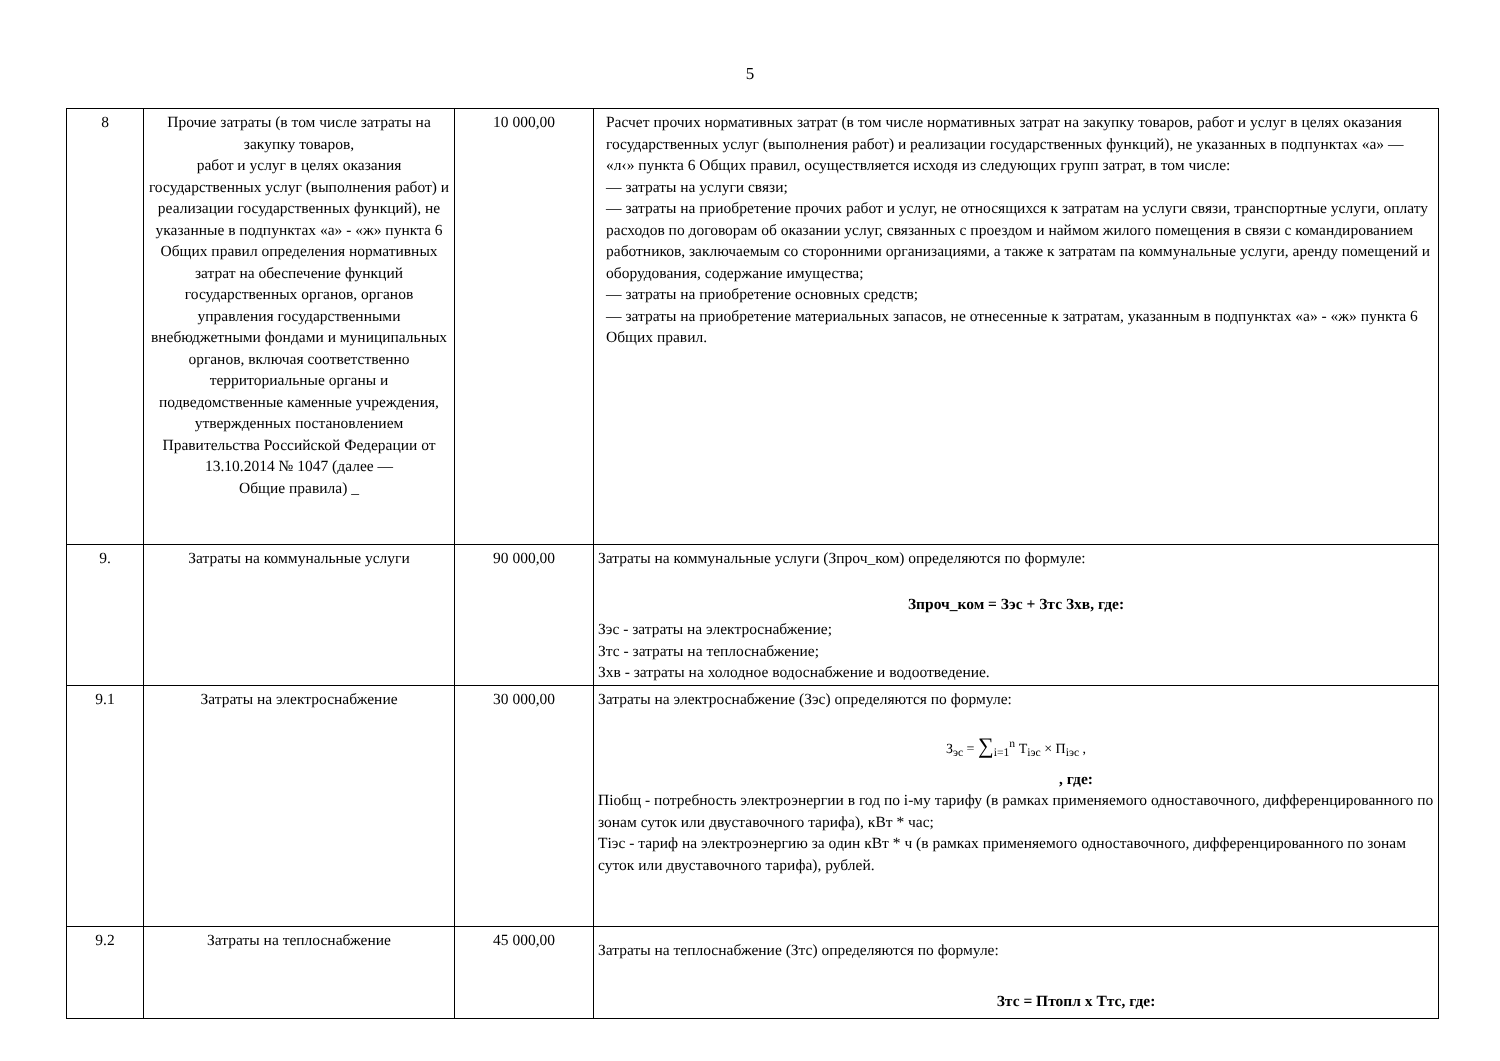5
| 8 | Прочие затраты (в том числе затраты на закупку товаров, работ и услуг в целях оказания государственных услуг (выполнения работ) и реализации государственных функций), не указанные в подпунктах «а» - «ж» пункта 6 Общих правил определения нормативных затрат на обеспечение функций государственных органов, органов управления государственными внебюджетными фондами и муниципальных органов, включая соответственно территориальные органы и подведомственные каменные учреждения, утвержденных постановлением Правительства Российской Федерации от 13.10.2014 № 1047 (далее — Общие правила) _ | 10 000,00 | Расчет прочих нормативных затрат (в том числе нормативных затрат на закупку товаров, работ и услуг в целях оказания государственных услуг (выполнения работ) и реализации государственных функций), не указанных в подпунктах «а» — «л‹» пункта 6 Общих правил, осуществляется исходя из следующих групп затрат, в том числе: — затраты на услуги связи; — затраты на приобретение прочих работ и услуг, не относящихся к затратам на услуги связи, транспортные услуги, оплату расходов по договорам об оказании услуг, связанных с проездом и наймом жилого помещения в связи с командированием работников, заключаемым со сторонними организациями, а также к затратам па коммунальные услуги, аренду помещений и оборудования, содержание имущества; — затраты на приобретение основных средств; — затраты на приобретение материальных запасов, не отнесенные к затратам, указанным в подпунктах «а» - «ж» пункта 6 Общих правил. |
| 9. | Затраты на коммунальные услуги | 90 000,00 | Затраты на коммунальные услуги (Зпроч_ком) определяются по формуле: Зпроч_ком = Зэс + Зтс Зхв, где: Зэс - затраты на электроснабжение; Зтс - затраты на теплоснабжение; Зхв - затраты на холодное водоснабжение и водоотведение. |
| 9.1 | Затраты на электроснабжение | 30 000,00 | Затраты на электроснабжение (Зэс) определяются по формуле: З<sub>эс</sub> = ∑<sub>i=1</sub><sup>n</sup> Т<sub>iэс</sub> × П<sub>iэс</sub> , , где: Піобщ - потребность электроэнергии в год по і-му тарифу (в рамках применяемого одноставочного, дифференцированного по зонам суток или двуставочного тарифа), кВт * час; Тіэс - тариф на электроэнергию за один кВт * ч (в рамках применяемого одноставочного, дифференцированного по зонам суток или двуставочного тарифа), рублей. |
| 9.2 | Затраты на теплоснабжение | 45 000,00 | Затраты на теплоснабжение (Зтс) определяются по формуле: Зтс = Птопл х Ттс, где: |